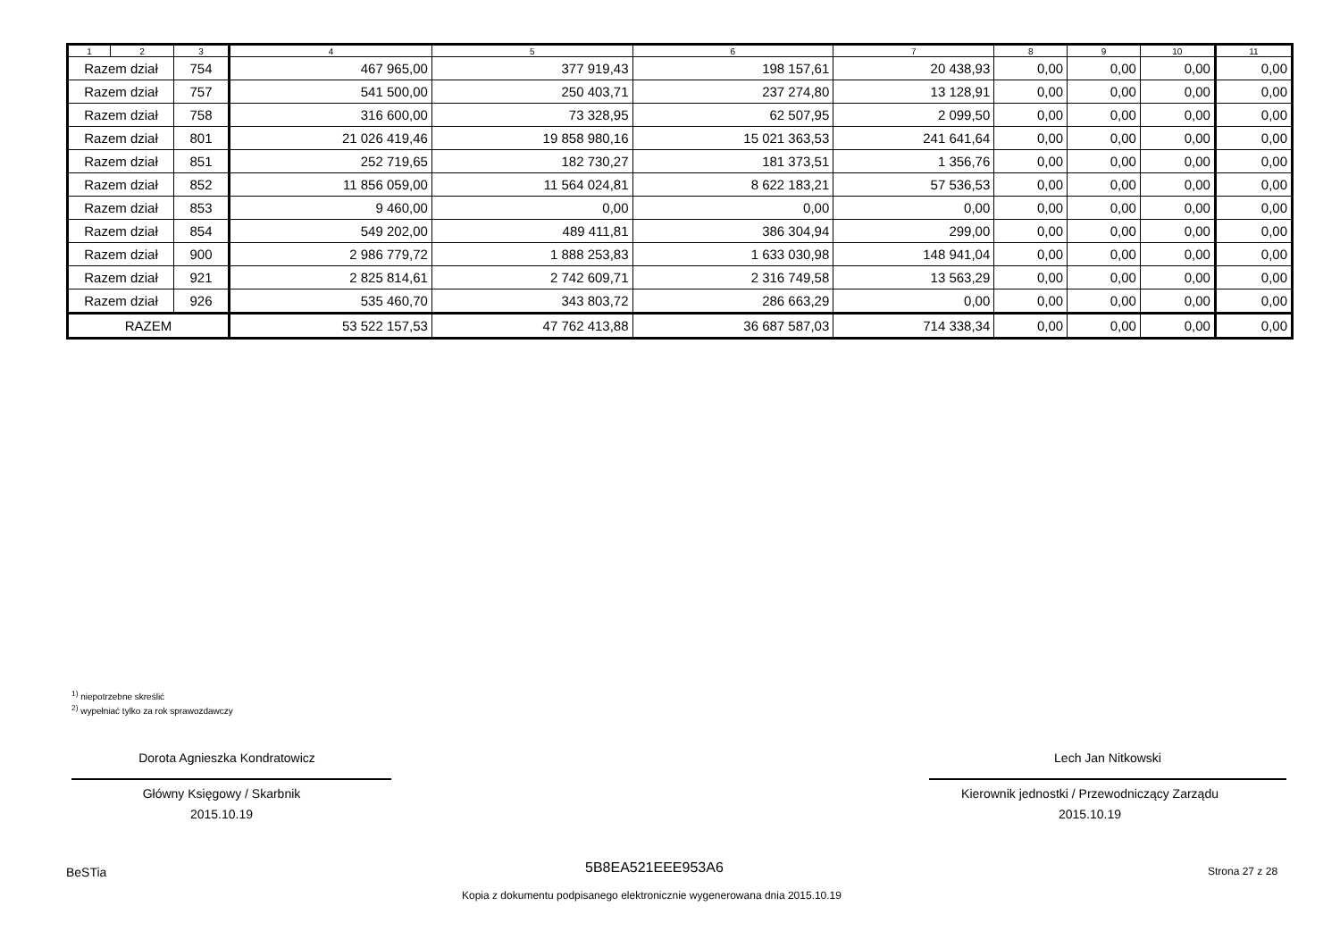| 1 | 2 | 3 | 4 | 5 | 6 | 7 | 8 | 9 | 10 | 11 |
| --- | --- | --- | --- | --- | --- | --- | --- | --- | --- | --- |
| Razem dział | | 754 | 467 965,00 | 377 919,43 | 198 157,61 | 20 438,93 | 0,00 | 0,00 | 0,00 | 0,00 |
| Razem dział | | 757 | 541 500,00 | 250 403,71 | 237 274,80 | 13 128,91 | 0,00 | 0,00 | 0,00 | 0,00 |
| Razem dział | | 758 | 316 600,00 | 73 328,95 | 62 507,95 | 2 099,50 | 0,00 | 0,00 | 0,00 | 0,00 |
| Razem dział | | 801 | 21 026 419,46 | 19 858 980,16 | 15 021 363,53 | 241 641,64 | 0,00 | 0,00 | 0,00 | 0,00 |
| Razem dział | | 851 | 252 719,65 | 182 730,27 | 181 373,51 | 1 356,76 | 0,00 | 0,00 | 0,00 | 0,00 |
| Razem dział | | 852 | 11 856 059,00 | 11 564 024,81 | 8 622 183,21 | 57 536,53 | 0,00 | 0,00 | 0,00 | 0,00 |
| Razem dział | | 853 | 9 460,00 | 0,00 | 0,00 | 0,00 | 0,00 | 0,00 | 0,00 | 0,00 |
| Razem dział | | 854 | 549 202,00 | 489 411,81 | 386 304,94 | 299,00 | 0,00 | 0,00 | 0,00 | 0,00 |
| Razem dział | | 900 | 2 986 779,72 | 1 888 253,83 | 1 633 030,98 | 148 941,04 | 0,00 | 0,00 | 0,00 | 0,00 |
| Razem dział | | 921 | 2 825 814,61 | 2 742 609,71 | 2 316 749,58 | 13 563,29 | 0,00 | 0,00 | 0,00 | 0,00 |
| Razem dział | | 926 | 535 460,70 | 343 803,72 | 286 663,29 | 0,00 | 0,00 | 0,00 | 0,00 | 0,00 |
| RAZEM | | | 53 522 157,53 | 47 762 413,88 | 36 687 587,03 | 714 338,34 | 0,00 | 0,00 | 0,00 | 0,00 |
<sup>1)</sup> niepotrzebne skreślić
<sup>2)</sup> wypełniać tylko za rok sprawozdawczy
Dorota Agnieszka Kondratowicz
Główny Księgowy / Skarbnik
2015.10.19
Lech Jan Nitkowski
Kierownik jednostki / Przewodniczący Zarządu
2015.10.19
BeSTia 5B8EA521EEE953A6 Strona 27 z 28
Kopia z dokumentu podpisanego elektronicznie wygenerowana dnia 2015.10.19